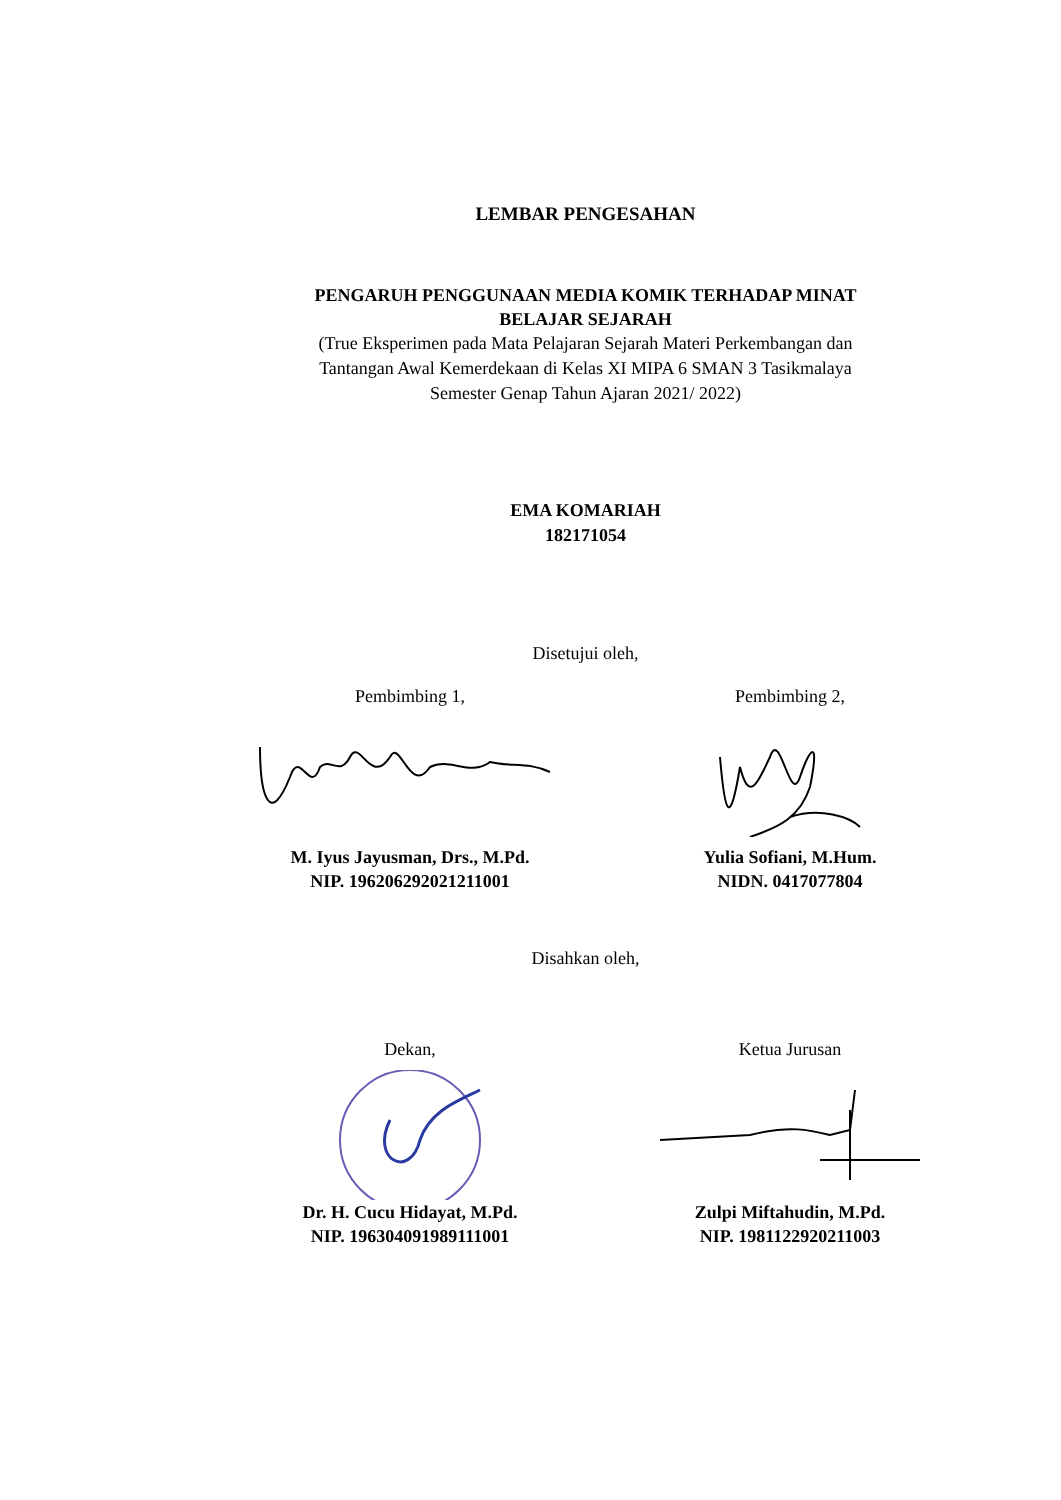LEMBAR PENGESAHAN
PENGARUH PENGGUNAAN MEDIA KOMIK TERHADAP MINAT
BELAJAR SEJARAH
(True Eksperimen pada Mata Pelajaran Sejarah Materi Perkembangan dan
Tantangan Awal Kemerdekaan di Kelas XI MIPA 6 SMAN 3 Tasikmalaya
Semester Genap Tahun Ajaran 2021/ 2022)
EMA KOMARIAH
182171054
Disetujui oleh,
Pembimbing 1,
M. Iyus Jayusman, Drs., M.Pd.
NIP. 196206292021211001
Pembimbing 2,
Yulia Sofiani, M.Hum.
NIDN. 0417077804
Disahkan oleh,
Dekan,
Dr. H. Cucu Hidayat, M.Pd.
NIP. 196304091989111001
Ketua Jurusan
Zulpi Miftahudin, M.Pd.
NIP. 1981122920211003